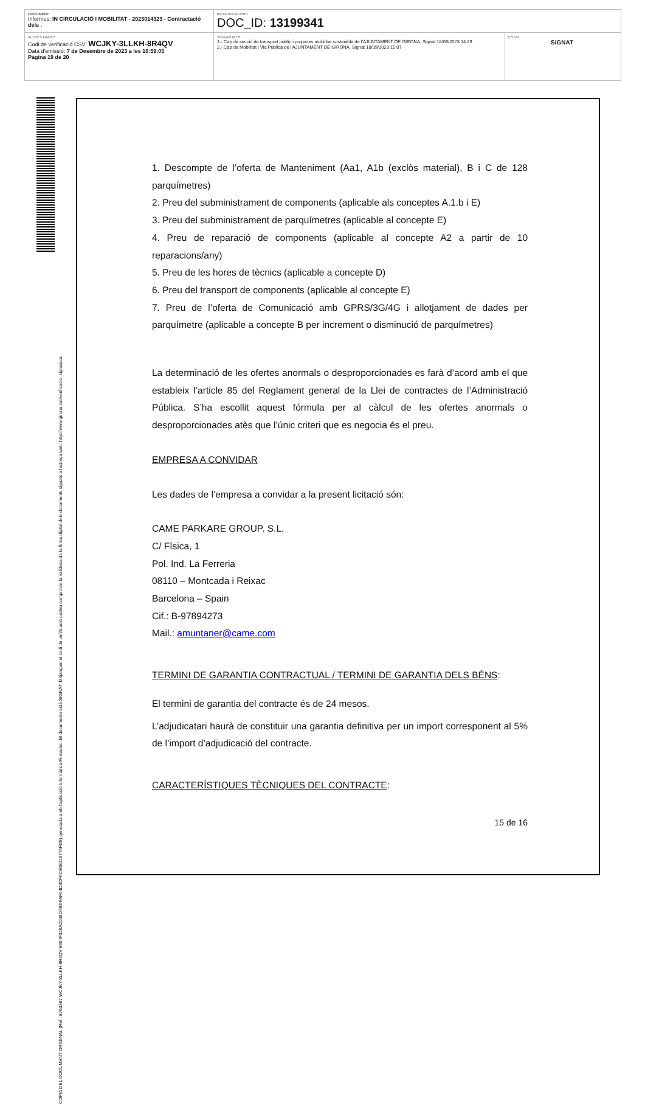| DOCUMENT Informes: IN CIRCULACIÓ I MOBILITAT - 2023014323 - Contractació dels . | IDENTIFICADORS DOC_ID: 13199341 | |
| ALTRES DADES Codi de verificació CSV: WCJKY-3LLKH-8R4QV Data d'emissió: 7 de Desembre de 2023 a les 10:59:05 Pàgina 19 de 20 | SIGNATURES 1.- Cap de secció de transport públic i projectes mobilitat sostenible de l'AJUNTAMENT DE GIRONA. Signat 18/09/2023 14:29 2.- Cap de Mobilitat i Via Pública de l'AJUNTAMENT DE GIRONA. Signat 18/09/2023 15:07 | ESTAT SIGNAT |
CÒPIA DEL DOCUMENT ORIGINAL (Ref.: 8763367 WCJKY-3LLKH-8R4QV 8604F326A2008D7BDFAF04D3CF6C80E119776FD5) generada amb l'aplicació informàtica Firmadoc. El documento está SIGNAT. Mitjançant el codi de verificació podeu comprovar la validesa de la firma digital dels documents signats a l'adreça web: http://www.girona.cat/verificacio_signatura
1. Descompte de l’oferta de Manteniment (Aa1, A1b (exclòs material), B i C de 128 parquímetres)
2. Preu del subministrament de components (aplicable als conceptes A.1.b i E)
3. Preu del subministrament de parquímetres (aplicable al concepte E)
4. Preu de reparació de components (aplicable al concepte A2 a partir de 10 reparacions/any)
5. Preu de les hores de tècnics (aplicable a concepte D)
6. Preu del transport de components (aplicable al concepte E)
7. Preu de l’oferta de Comunicació amb GPRS/3G/4G i allotjament de dades per parquímetre (aplicable a concepte B per increment o disminució de parquímetres)
La determinació de les ofertes anormals o desproporcionades es farà d’acord amb el que estableix l’article 85 del Reglament general de la Llei de contractes de l’Administració Pública. S’ha escollit aquest fórmula per al càlcul de les ofertes anormals o desproporcionades atès que l’únic criteri que es negocia és el preu.
EMPRESA A CONVIDAR
Les dades de l’empresa a convidar a la present licitació són:
CAME PARKARE GROUP. S.L.
C/ Física, 1
Pol. Ind. La Ferreria
08110 – Montcada i Reixac
Barcelona – Spain
Cif.: B-97894273
Mail.: amuntaner@came.com
TERMINI DE GARANTIA CONTRACTUAL / TERMINI DE GARANTIA DELS BÉNS:
El termini de garantia del contracte és de 24 mesos.
L’adjudicatari haurà de constituir una garantia definitiva per un import corresponent al 5% de l’import d’adjudicació del contracte.
CARACTERÍSTIQUES TÈCNIQUES DEL CONTRACTE:
15 de 16